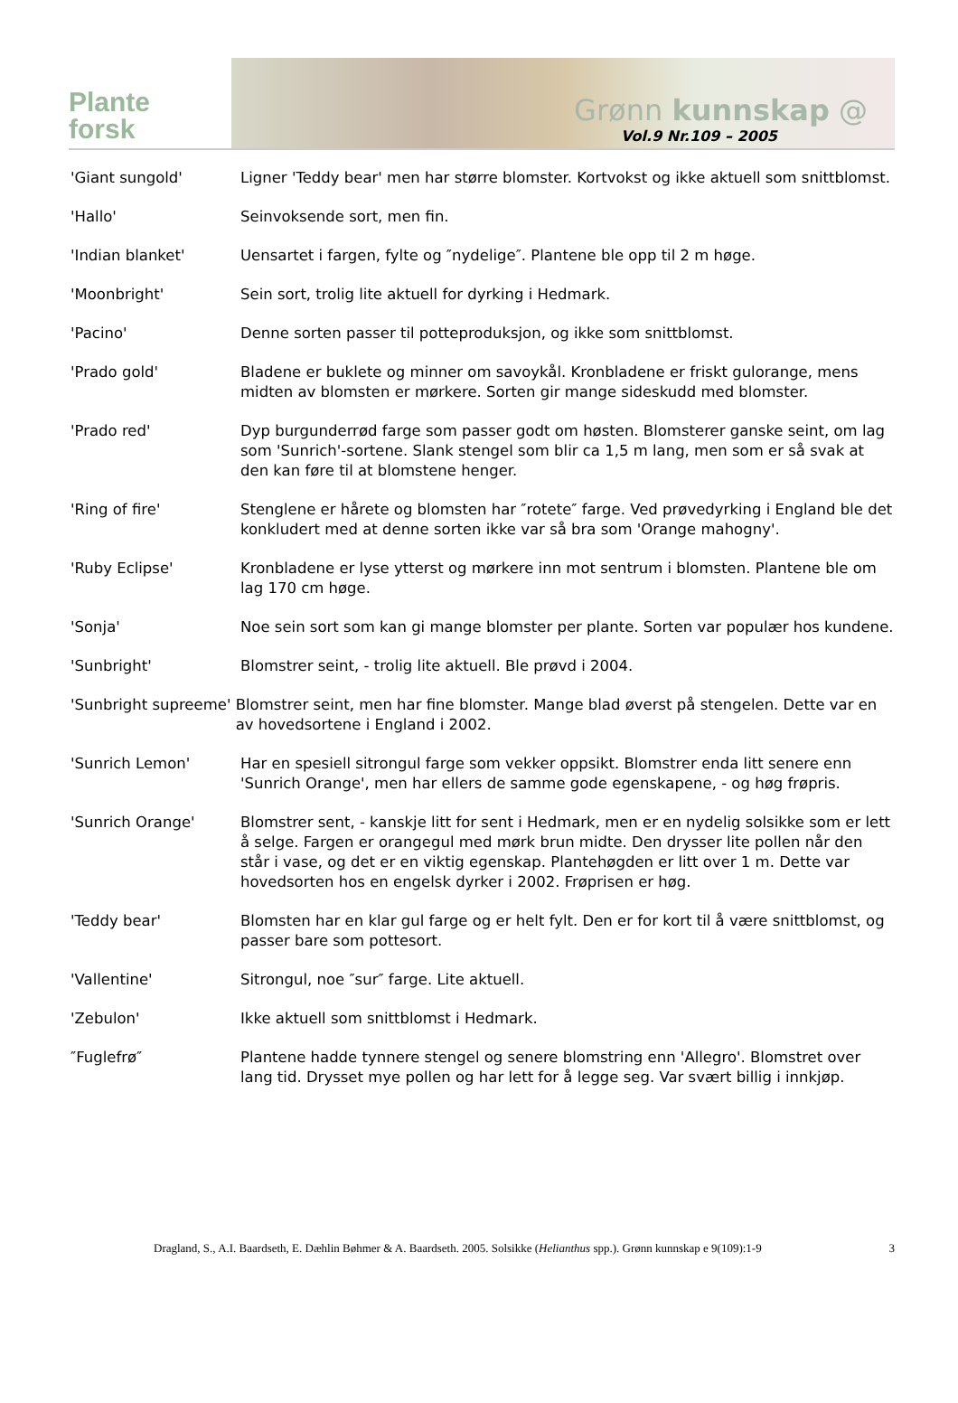Plante
forsk
Grønn kunnskap @
Vol.9 Nr.109 – 2005
'Giant sungold' Ligner 'Teddy bear' men har større blomster. Kortvokst og ikke aktuell som snittblomst.
'Hallo' Seinvoksende sort, men fin.
'Indian blanket' Uensartet i fargen, fylte og ″nydelige″. Plantene ble opp til 2 m høge.
'Moonbright' Sein sort, trolig lite aktuell for dyrking i Hedmark.
'Pacino' Denne sorten passer til potteproduksjon, og ikke som snittblomst.
'Prado gold' Bladene er buklete og minner om savoykål. Kronbladene er friskt gulorange, mens midten av blomsten er mørkere. Sorten gir mange sideskudd med blomster.
'Prado red' Dyp burgunderrød farge som passer godt om høsten. Blomsterer ganske seint, om lag som 'Sunrich'-sortene. Slank stengel som blir ca 1,5 m lang, men som er så svak at den kan føre til at blomstene henger.
'Ring of fire' Stenglene er hårete og blomsten har ″rotete″ farge. Ved prøvedyrking i England ble det konkludert med at denne sorten ikke var så bra som 'Orange mahogny'.
'Ruby Eclipse' Kronbladene er lyse ytterst og mørkere inn mot sentrum i blomsten. Plantene ble om lag 170 cm høge.
'Sonja' Noe sein sort som kan gi mange blomster per plante. Sorten var populær hos kundene.
'Sunbright' Blomstrer seint, - trolig lite aktuell. Ble prøvd i 2004.
'Sunbright supreeme' Blomstrer seint, men har fine blomster. Mange blad øverst på stengelen. Dette var en av hovedsortene i England i 2002.
'Sunrich Lemon' Har en spesiell sitrongul farge som vekker oppsikt. Blomstrer enda litt senere enn 'Sunrich Orange', men har ellers de samme gode egenskapene, - og høg frøpris.
'Sunrich Orange' Blomstrer sent, - kanskje litt for sent i Hedmark, men er en nydelig solsikke som er lett å selge. Fargen er orangegul med mørk brun midte. Den drysser lite pollen når den står i vase, og det er en viktig egenskap. Plantehøgden er litt over 1 m. Dette var hovedsorten hos en engelsk dyrker i 2002. Frøprisen er høg.
'Teddy bear' Blomsten har en klar gul farge og er helt fylt. Den er for kort til å være snittblomst, og passer bare som pottesort.
'Vallentine' Sitrongul, noe ″sur″ farge. Lite aktuell.
'Zebulon' Ikke aktuell som snittblomst i Hedmark.
″Fuglefrø″ Plantene hadde tynnere stengel og senere blomstring enn 'Allegro'. Blomstret over lang tid. Drysset mye pollen og har lett for å legge seg. Var svært billig i innkjøp.
Dragland, S., A.I. Baardseth, E. Dæhlin Bøhmer & A. Baardseth. 2005. Solsikke (Helianthus spp.). Grønn kunnskap e 9(109):1-9 3